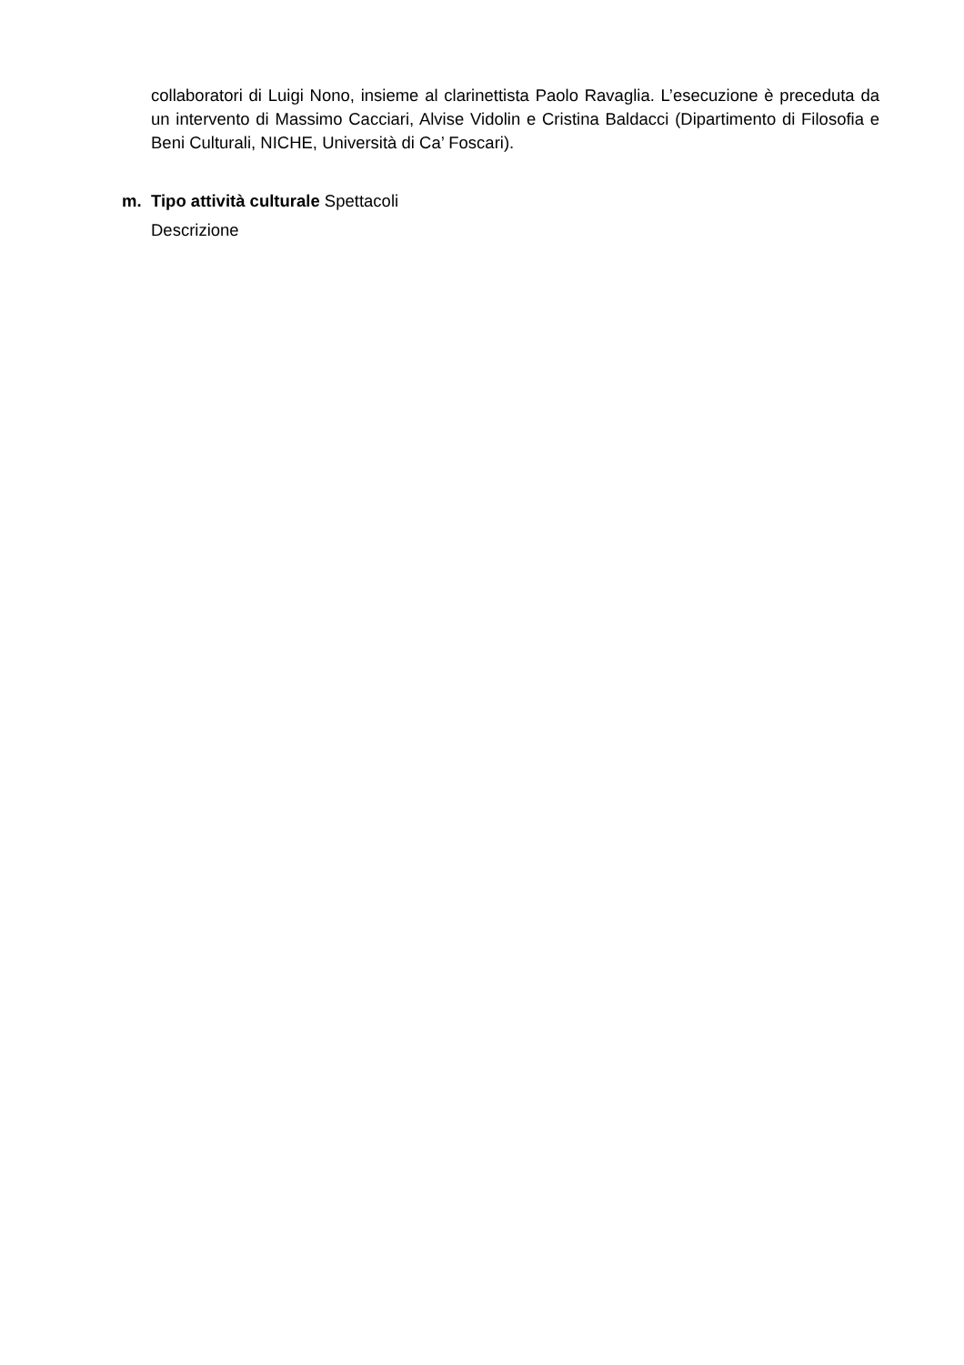collaboratori di Luigi Nono, insieme al clarinettista Paolo Ravaglia. L’esecuzione è preceduta da un intervento di Massimo Cacciari, Alvise Vidolin e Cristina Baldacci (Dipartimento di Filosofia e Beni Culturali, NICHE, Università di Ca’ Foscari).
m. Tipo attività culturale Spettacoli
Descrizione